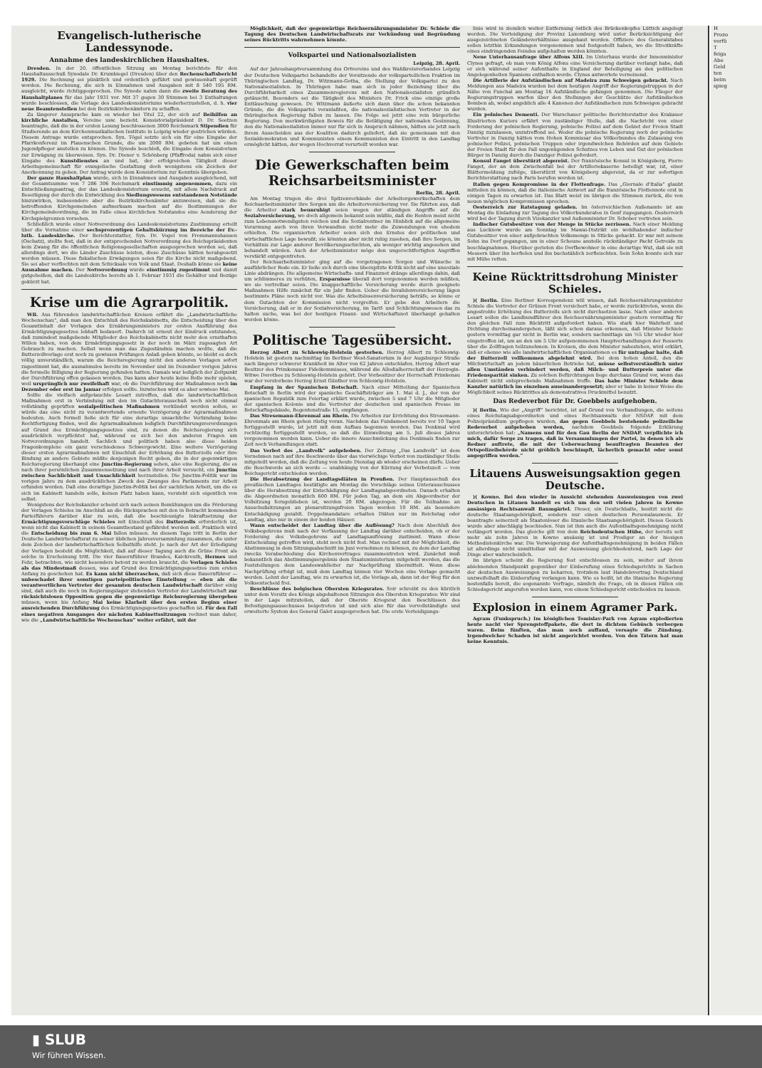H
Prozo
verfü
T
feiga
Abo
Geld
ten
beim
spieg
Evangelisch-lutherische Landessynode.
Annahme des landeskirchlichen Haushaltes.
Dresden. In der 20. öffentlichen Sitzung am Montag berichtete für den Haushaltausschuß Synodale Dr. Krumbiegel (Dresden) über den Rechenschaftsbericht 1929. Die Rechnung sei pünktlich und ordentlich geführt und gewissenhaft geprüft worden. Die Rechnung, die sich in Einnahmen und Ausgaben mit 8 540 195 RM. ausgleicht, wurde richtiggesprochen. Die Synode nahm dann die zweite Beratung des Haushaltplanes für das Jahr 1931 vor. Mit 37 gegen 30 Stimmen bei 3 Enthaltungen wurde beschlossen, die Vorlage des Landeskonsistoriums wiederherzustellen, d. h. vier neue Beamtenstellen bei den Bezirkskirchenämtern zu schaffen.
Zu längerer Aussprache kam es wieder bei Titel 22, der sich auf Beihilfen an kirchliche Anstalten, Vereine usw. bezieht. Konsistorialpräsident D. Dr. Seetzen beantragte, daß die in der ersten Lesung beschlossenen 3000 Reichsmark Stipendien für Studierende an dem Kirchenmusikalischen Institute in Leipzig wieder gestrichen würden. Diesem Antrage wurde entsprochen. Syn. Tögel setzte sich ein für eine Eingabe der Pfarrkonferenz im Plauenschen Grunde, die um 2000 RM. gebeten hat um einen Jugendpfleger anstellen zu können. Die Synode beschloß, die Eingabe dem Konsistorium zur Erwägung zu überweisen. Syn. Dr. Diener v. Schönberg (Pfaffroda) nahm sich einer Eingabe des Kunstdienstes an und bat, der erfolgreichen Tätigkeit dieser Arbeitsgemeinschaft für evangelische Gestaltung doch wenigstens ein Zeichen der Anerkennung zu geben. Der Antrag wurde dem Konsistorium zur Kenntnis übergeben.
Der ganze Haushaltplan wurde, sich in Einnahmen und Ausgaben ausgleichend, mit der Gesamtsumme von 7 286 306 Reichsmark einstimmig angenommen, dazu ein Entschließungsantrag, der das Landeskonsistorium ersucht, mit allem Nachdruck auf Beseitigung der durch die Entwicklung des Siedlungswesens entstandenen Notstände hinzuwirken, insbesondere aber die Bezirkskirchenämter anzuweisen, daß sie die betreffenden Kirchgemeinden aufmerksam machen auf die Bestimmungen der Kirchgemeindeordnung, die im Falle eines kirchlichen Notstandes eine Aenderung der Kirchspielgrenzen vorsehen.
Schließlich wurde einer Notverordnung des Landeskonsistoriums Zustimmung erteilt über die Vornahme einer sechsprozentigen Gehaltskürzung im Bereiche der Ev.-luth. Landeskirche. Der Berichterstatter, Syn. Dr. Vogel von Frommannshausen (Oschatz), stellte fest, daß in der entsprechenden Notverordnung des Reichspräsidenten kein Zwang für die öffentlichen Religionsgesellschaften ausgesprochen worden sei, daß allerdings dort, wo die Länder Zuschüsse leisten, diese Zuschüsse hätten herabgesetzt werden müssen. Diese fiskalischen Erwägungen seien für die Kirche nicht maßgebend. Sie sei aber verflochten mit dem Schicksale von Volk und Staat. Deshalb könne sie keine Ausnahme machen. Der Notverordnung wurde einstimmig zugestimmt und damit gutgeheißen, daß die Landeskirche bereits ab 1. Februar 1931 die Gehälter und Bezüge gekürzt hat.
Krise um die Agrarpolitik.
WB. Aus führenden landwirtschaftlichen Kreisen erfährt die „Landwirtschaftliche Wochenschau“, daß man den Entschluß des Reichskabinetts, die Entscheidung über den Gesamtinhalt der Vorlagen des Ernährungsministers zur ersten Ausführung des Ermächtigungsgesetzes lebhaft bedauert. Dadurch ist erneut der Eindruck entstanden, daß zumindest maßgebende Mitglieder des Reichskabinetts nicht mehr den ernsthaften Willen haben, von dem Ermächtigungsgesetz in der noch im März zugesagten Art Gebrauch zu machen. Selbst wenn man das Zugeständnis machen wollte, daß die Butterzollvorlage erst noch zu gewissen Prüfungen Anlaß geben könnte, so bleibt es doch völlig unverständlich, warum die Reichsregierung nicht den anderen Vorlagen sofort zugestimmt hat, die ausnahmslos bereits im November und im Dezember vorigen Jahres die formelle Billigung der Regierung gefunden hatten. Damals war lediglich der Zeitpunkt der Durchführung offen gelassen worden. Das kann aber heute keine Rolle mehr spielen, weil ursprünglich nur zweifelhaft war, ob die Durchführung der Maßnahmen noch im Dezember oder erst im Januar erfolgen sollte. Inzwischen wird es aber sowieso Mai.
Sollte die vielfach aufgetauchte Lesart zutreffen, daß die landwirtschaftlichen Maßnahmen erst in Verbindung mit den im Gutachterausschuß noch nicht einmal vollständig geprüften sozialpolitischen Maßnahmen verkündet werden sollen, so würde das eine nicht zu verantwortende erneute Verzögerung der Agrarmaßnahmen bedeuten. Auch formell ließe sich für eine derartige unsachliche Verbindung keine Rechtfertigung finden, weil die Agrarmaßnahmen lediglich Durchführungsverordnungen auf Grund des Ermächtigungsgesetzes sind, zu denen die Reichsregierung sich ausdrücklich verpflichtet hat, während es sich bei den anderen Fragen um Notverordnungen handelt. Sachlich und politisch haben also diese beiden Fragenkomplexe ein ganz verschiedenes Schwergewicht. Eine weitere Verzögerung dieser ersten Agrarmaßnahmen mit Einschluß der Erhöhung des Butterzolls oder ihre Bindung an andere Gebiete müßte denjenigen Recht geben, die in der gegenwärtigen Reichsregierung überhaupt eine Junctim-Regierung sehen, also eine Regierung, die es nach ihrer persönlichen Zusammensetzung und nach ihrer Arbeit versucht, ein Junctim zwischen Sachlichkeit und Unsachlichkeit herzustellen. Die Junctim-Politik war im vorigen Jahre zu dem ausdrücklichen Zweck des Zwanges des Parlaments zur Arbeit erfunden worden. Daß eine derartige Junctim-Politik bei der sachlichen Arbeit, um die es sich im Kabinett handeln solle, keinen Platz haben kann, versteht sich eigentlich von selbst.
Wenigstens der Reichskanzler scheint sich nach seinen Bemühungen um die Förderung der Vorlagen Schieles im Anschluß an die Rücksprachen mit den in Betracht kommenden Parteiführern darüber klar zu sein, daß die beschleunigte Inkraftsetzung der Ermächtigungsvorschläge Schieles mit Einschluß des Butterzolls erforderlich ist, wenn nicht das Kabinett in seinem Gesamtbestand gefährdet werden soll. Praktisch wird die Entscheidung bis zum 6. Mai fallen müssen. An diesem Tage tritt in Berlin der Deutsche Landwirtschaftsrat zu seiner üblichen Jahresversammlung zusammen, die unter dem Zeichen der landwirtschaftlichen Selbsthilfe steht. Je nach der Art der Erledigung der Vorlagen besteht die Möglichkeit, daß auf dieser Tagung auch die Grüne Front als solche in Erscheinung tritt. Die vier Bauernführer Brandes, Kalckreuth, Hermes und Fehr, betrachten, wie nicht besonders betont zu werden braucht, die Vorlagen Schieles als das Mindestmaß dessen, was auf Grund des Ermächtigungsgesetzes zum ersten Anfang zu geschehen hat. Es kann nicht überraschen, daß sich diese Bauernführer — unbeschadet ihrer sonstigen parteipolitischen Einstellung — eben als die verantwortlichen Vertreter der gesamten deutschen Landwirtschaft darüber einig sind, daß auch die noch im Regierungslager stehenden Vertreter der Landwirtschaft zur rücksichtslosen Opposition gegen die gegenwärtige Reichsregierung übergehen müssen, wenn bis Anfang Mai keine Klarheit über den ersten Beginn einer ausreichenden Durchführung des Ermächtigungsgesetzes geschaffen ist. Für den Fall eines negativen Ausganges der nächsten Kabinettssitzungen rechnet man daher, wie die „Landwirtschaftliche Wochenschau“ weiter erfährt, mit der
Möglichkeit, daß der gegenwärtige Reichsernährungsminister Dr. Schiele die Tagung des Deutschen Landwirtschaftsrats zur Verkündung und Begründung seines Rücktritts wahrnehmen könnte.
Volkspartei und Nationalsozialisten
Leipzig, 28. April.
Auf der Jahreshauptversammlung des Ortvereins und des Wahlkreisverbandes Leipzig der Deutschen Volkspartei behandelte der Vorsitzende der volksparteilichen Fraktion im Thüringischen Landtag, Dr. Witzmann-Gotha, die Stellung der Volkspartei zu den Nationalsozialisten. In Thüringen habe man sich in jeder Beziehung über die Durchführbarkeit eines Zusammenregierens mit den Nationalsozialisten gründlich getäuscht. Besonders sei die Tätigkeit des Ministers Dr. Frick eine einzige große Enttäuschung gewesen. Dr. Witzmann äußerte sich dann über die schon bekannten Gründe, die die Volkspartei veranlaßten, die nationalsozialistischen Vertreter in der thüringischen Regierung fallen zu lassen. Die Folge sei jetzt eine rein bürgerliche Regierung. Den merkwürdigsten Beweis für die Betätigung der nationalen Gesinnung, den die Nationalsozialisten immer nur für sich in Anspruch nähmen, hätten sie jetzt nach ihrem Ausscheiden aus der Koalition dadurch geliefert, daß sie gemeinsam mit den Sozialdemokraten und Kommunisten einem Kommunisten den Eintritt in den Landtag ermöglicht hätten, der wegen Hochverrat verurteilt worden war.
Die Gewerkschaften beim Reichsarbeitsminister
Berlin, 28. April.
Am Montag trugen die drei Spitzenverbände der Arbeitergewerkschaften dem Reichsarbeitsminister ihre Sorgen um die Arbeiterversicherung vor. Sie führten aus, daß die Arbeiter stark beunruhigt seien wegen der ständigen Angriffe auf die Sozialversicherung, wo doch allgemein bekannt sein müßte, daß die Renten meist nicht zum Lebensnotwendigsten reichen und die Sozialrentner im Hinblick auf die allgemeine Verarmung auch von ihren Verwandten nicht mehr die Zuwendungen von ehedem erhielten. Die organisierten Arbeiter seien sich des Ernstes der politischen und wirtschaftlichen Lage bewußt; sie könnten aber nicht ruhig zusehen, daß ihre Sorgen, im Verhältnis zur Lage anderer Bevölkerungsschichten, als weniger wichtig angesehen und behandelt würden. Auch der Arbeitsminister möge den ungerechtfertigten Angriffen verstärkt entgegentreten.
Der Reichsarbeitsminister ging auf die vorgetragenen Sorgen und Wünsche in ausführlicher Rede ein. Er ließe sich durch eine überspitzte Kritik nicht auf eine unsoziale Linie abdrängen. Die allgemeine Wirtschafts- und Finanznot dränge allerdings dahin, daß um schlimmeres zu verhüten, Ersparnisse überall dort vorgenommen werden müßten, wo sie vertretbar seien. Die knappschaftliche Versicherung werde durch geeignete Maßnahmen Hilfe zunächst für ein Jahr finden. Ueber die Invalidenversicherung lägen bestimmte Pläne noch nicht vor. Was die Arbeitslosenversicherung beträfe, so könne er dem Gutachten der Kommission nicht vorgreifen. Er gebe den Arbeitern die Versicherung, daß er in der Sozialversicherung, im Tarif- und Schlichtungswesen das zu halten suche, was bei der heutigen Finanz- und Wirtschaftsnot überhaupt gehalten werden könne.
Politische Tagesübersicht.
Herzog Albert zu Schleswig-Holstein gestorben. Herzog Albert zu Schleswig-Holstein ist gestern nachmittag im Berliner West-Sanatorium in der Augsburger Straße nach längerer schwerer Krankheit im Alter von 62 Jahren entschlafen. Herzog Albert war Besitzer des Primkenauer Fideikommisses, während die Allodialherrschaft der Herzogin-Witwe Dorothee zu Schleswig-Holstein gehört. Der Vorbesitzer der Herrschaft Primkenau war der verstorbene Herzog Ernst Günther von Schleswig-Holstein.
Empfang in der Spanischen Botschaft. Nach einer Mitteilung der Spanischen Botschaft in Berlin wird der spanische Geschäftsträger am 1. Mai d. J., der von der spanischen Republik zum Feiertag erklärt wurde, zwischen 5 und 7 Uhr die Mitglieder der spanischen Kolonie und die Vertreter der deutschen und spanischen Presse im Botschaftsgebäude, Regentenstraße 15, empfangen.
Das Stresemann-Ehrenmal am Rhein. Die Arbeiten zur Errichtung des Stresemann-Ehrenmals am Rhein gehen rüstig voran. Nachdem das Fundament bereits vor 10 Tagen fertiggestellt wurde, ist jetzt mit dem Aufbau begonnen worden. Das Denkmal wird rechtzeitig fertiggestellt werden, so daß die Einweihung am 5. Juli dieses Jahres vorgenommen werden kann. Ueber die innere Ausschmückung des Denkmals finden zur Zeit noch Verhandlungen statt.
Das Verbot des „Landvolk“ aufgehoben. Der Zeitung „Das Landvolk“ ist dem Vernehmen nach auf ihre Beschwerde über das vierwöchige Verbot von zuständiger Stelle mitgeteilt worden, daß die Zeitung von heute Dienstag ab wieder erscheinen dürfe. Ueber die Beschwerde an sich werde — unabhängig von der Kürzung der Verbotszeit — vom Reichsgericht entschieden werden.
Die Herabsetzung der Landtagsdiäten in Preußen. Der Hauptausschuß des preußischen Landtages bestätigte am Montag die Vorschläge seines Unterausschusses über die Herabsetzung der Entschädigung der Landtagsabgeordneten. Danach erhalten die Abgeordneten monatlich 600 RM. Für jeden Tag, an dem ein Abgeordneter der Vollsitzung ferngeblieben ist, werden 20 RM. abgezogen. Für die Teilnahme an Ausschußsitzungen an plenarsitzungsfreien Tagen werden 10 RM. als besondere Entschädigung gezahlt. Doppelmandatare erhalten Diäten nur im Reichstag oder Landtag, also nur in einem der beiden Häuser.
Wann entscheidet der Landtag über die Auflösung? Nach dem Abschluß des Volksbegehrens muß nach der Verfassung der Landtag darüber entscheiden, ob er der Forderung des Volksbegehrens auf Landtagsauflösung zustimmt. Wann diese Entscheidung getroffen wird, steht noch nicht fest. Man rechnet mit der Möglichkeit, die Abstimmung in dem Sitzungsabschnitt im Juni vornehmen zu können, zu dem der Landtag zwecks Verabschiedung des Kirchenvertrages zusammentreten wird. Zunächst muß bekanntlich das Abstimmungsergebnis dem Staatsministerium mitgeteilt werden, das die Feststellungen dem Landeswahlleiter zur Nachprüfung übermittelt. Wenn diese Nachprüfung erfolgt ist, muß dem Landtag binnen vier Wochen eine Vorlage gemacht werden. Lehnt der Landtag, wie zu erwarten ist, die Vorlage ab, dann ist der Weg für den Volksentscheid frei.
Beschlüsse des belgischen Obersten Kriegsrates. Soir schreibt zu den kürzlich unter dem Vorsitz des Königs abgehaltenen Sitzungen des Obersten Kriegsrates: Wir sind in der Lage mitzuteilen, daß der Oberste Kriegsrat den Beschlüssen des Befestigungsausschusses beigetreten ist und sich also für das vervollständigte und erweiterte System des General Galet ausgesprochen hat. Die erste Verteidigungs-
linie wird in ziemlich weiter Entfernung östlich des Brückenkopfes Lüttich angelegt werden. Die Verteidigung der Provinz Luxemburg wird unter Berücksichtigung der ausgezeichneten Geländeverhältnisse ausgebaut werden. Offiziere des Generalstabes sollen letzthin Erkundungen vorgenommen und festgestellt haben, wo die Streitkräfte eines eindringenden Feindes aufgehalten werden könnten.
Neue Unterhausanfrage über Alfons XIII. Im Unterhaus wurde der Innenminister Clynes gefragt, ob man vom König Alfons eine Versicherung darüber verlangt habe, daß er sich während seiner Aufenthalte in England der Beteiligung an den politischen Angelegenheiten Spaniens enthalten werde. Clynes antwortete verneinend.
Die Artillerie der Aufständischen auf Madeira zum Schweigen gebracht. Nach Meldungen aus Madeira wurden bei dem heutigen Angriff der Regierungstruppen in der Nähe von Funchal am Montag 16 Aufständische gefangen genommen. Die Flieger der Regierungstruppen warfen über den Stellungen der Geschütze der Aufständischen Bomben ab, wobei angeblich alle 4 Kanonen der Aufständischen zum Schweigen gebracht wurden.
Ein polnisches Dementi. Der Warschauer politische Berichterstatter des Krakauer Illustrierten Kuriers erfährt von zuständiger Stelle, daß die Nachricht von einer Forderung der polnischen Regierung, polnische Polizei auf dem Gebiet der Freien Stadt Danzig zuzulassen, unzutreffend sei. Weder die polnische Regierung noch der polnische Vertreter in Danzig hätten vom Hohen Kommissar des Völkerbundes die Zulassung von polnischer Polizei, polnischen Truppen oder irgendwelchen Behörden auf dem Gebiete der Freien Stadt für den Fall ungenügenden Schutzes von Leben und Gut der polnischen Bürger in Danzig durch die Danziger Polizei gefordert.
Konsul Fanget überstürzt abgereist. Der französische Konsul in Königsberg, Pierre Fanget, der an dem Zwischenfall bei der Artilleriekaserne beteiligt war, ist, einer Blättermeldung zufolge, überstürzt von Königsberg abgereist, da er zur sofortigen Berichterstattung nach Paris berufen worden ist.
Italien gegen Kompromisse in der Flottenfrage. Das „Giornale d'Italia“ glaubt mitteilen zu können, daß die italienische Antwort auf die französische Flottennote erst in einigen Tagen zu erwarten ist. Das Blatt weist im übrigen die Stimmen zurück, die von neuen möglichen Kompromissen sprechen.
Oesterreich zur Ratstagung geladen. Im österreichischen Außenamte ist am Montag die Einladung zur Tagung des Völkerbundsrates in Genf zugegangen. Oesterreich wird bei der Tagung durch Vizekanzler und Außenminister Dr. Schober vertreten sein.
Indischer Gutsbesitzer von der Menge in Stücke zerrissen. Nach einer Meldung aus Lucknow wurde am Sonntag im Mawai-Distrikt ein wohlhabender indischer Gutsbesitzer von einer aufgebrachten Volksmenge in Stücke gehackt. Er war mit seinem Sohn ins Dorf gegangen, um in einer Scheune anstelle rückständiger Pacht Getreide zu beschlagnahmen. Hierüber gerieten die Dorfbewohner in eine derartige Wut, daß sie mit Messern über ihn herfielen und ihn buchstäblich zerfleischten. Sein Sohn konnte sich nur mit Mühe retten.
Keine Rücktrittsdrohung Minister Schieles.
)( Berlin. Eine Berliner Korrespondenz will wissen, daß Reichsernährungsminister Schiele die Vertreter der Grünen Front versichert habe, er werde zurücktreten, wenn die angestrebte Erhöhung des Butterzolls sich nicht durchsetzen lasse. Nach einer anderen Lesart sollen die Landbundführer den Reichsernährungsminister gestern vormittag für den gleichen Fall zum Rücktritt aufgefordert haben. Wie stark hier Wahrheit und Dichtung durcheinandergehen, läßt sich schon daraus erkennen, daß Minister Schiele gestern vormittag gar nicht in Berlin war, sondern nachmittags um ½5 Uhr wieder hier eingetroffen ist, um an den um 5 Uhr aufgenommenen Hauptverhandlungen der Ressorts über die Zollfragen teilzunehmen. In Kreisen, die dem Minister nahestehen, wird erklärt, daß er ebenso wie alle landwirtschaftlichen Organisationen es für untragbar halte, daß der Butterzoll vollkommen abgelehnt wird. Bei dem hohen Anteil, den die Milchwirtschaft an jedem bäuerlichen Betriebe hat, müsse selbstverständlich unter allen Umständen verhindert werden, daß Milch- und Butterpreis unter die Friedensparität sinken. Zu solchen Befürchtungen liege durchaus Grund vor, wenn das Kabinett nicht entsprechende Maßnahmen treffe. Das habe Minister Schiele dem Kanzler natürlich im einzelnen auseinandergesetzt; aber er habe in keiner Weise die Möglichkeit seines Rücktrittes als demonstratives Druckmittel benutzt.
Das Redeverbot für Dr. Goebbels aufgehoben.
)( Berlin. Wie der „Angriff“ berichtet, ist auf Grund von Verhandlungen, die seitens eines Reichstagsabgeordneten und eines Rechtsanwalts der NSDAP. mit dem Polizeipräsidium gepflogen wurden, das gegen Goebbels bestehende polizeiliche Redeverbot aufgehoben worden, nachdem Goebbels folgende Erklärung unterschrieben hat: „Namens und für den Gau Berlin der NSDAP. verpflichte ich mich, dafür Sorge zu tragen, daß in Versammlungen der Partei, in denen ich als Redner auftrete, die mit der Ueberwachung beauftragten Beamten der Ortspolizeibehörde nicht gröblich beschimpft, lächerlich gemacht oder sonst angegriffen werden.“
Litauens Ausweisungsaktion gegen Deutsche.
)( Kowno. Bei den wieder in Aussicht stehenden Ausweisungen von zwei Deutschen in Litauen handelt es sich um den seit vielen Jahren in Kowno ansässigen Rechtsanwalt Baumgärtel. Dieser, ein Deutschbalte, besitzt nicht die deutsche Staatsangehörigkeit, sondern nur einen deutschen Personalausweis. Er beantragte seinerzeit als Staatenloser die litauische Staatsangehörigkeit. Dieses Gesuch wurde aber abschlägig beschieden. Nun ist ihm auch die Aufenthaltsgenehmigung nicht verlängert worden. Das gleiche gilt von dem Reichsdeutschen Hübe, der bereits seit mehr als zehn Jahren in Kowno ansässig ist und Prediger an der hiesigen Methodistenkirche war. Die Verweigerung der Aufenthaltsgenehmigung in beiden Fällen ist allerdings nicht unmittelbar mit der Ausweisung gleichbedeutend, nach Lage der Dinge aber wahrscheinlich.
Im übrigen scheint die Regierung fest entschlossen zu sein, weiter auf ihrem ablehnenden Standpunkt gegenüber der Einberufung eines Schiedsgerichts in Sachen der deutschen Ausweisungen zu beharren, trotzdem laut Handelsvertrag Deutschland unzweifelhaft die Einberufung verlangen kann. Wie es heißt, ist die litauische Regierung bestenfalls bereit, die sogenannte Vorfrage, nämlich die Frage, ob in diesen Fällen ein Schiedsgericht angerufen werden kann, von einem Schiedsgericht entscheiden zu lassen.
Explosion in einem Agramer Park.
Agram (Funkspruch.) Im königlichen Tomislav-Park von Agram explodierten heute nacht vier Sprengstoffpakete, die dort in dichtem Gebüsch verborgen waren. Beim fünften, das man noch auffand, versagte die Zündung. Irgendwelcher Schaden ist nicht angerichtet worden. Von den Tätern hat man keine Kenntnis.
▮ SLUB
Wir führen Wissen.